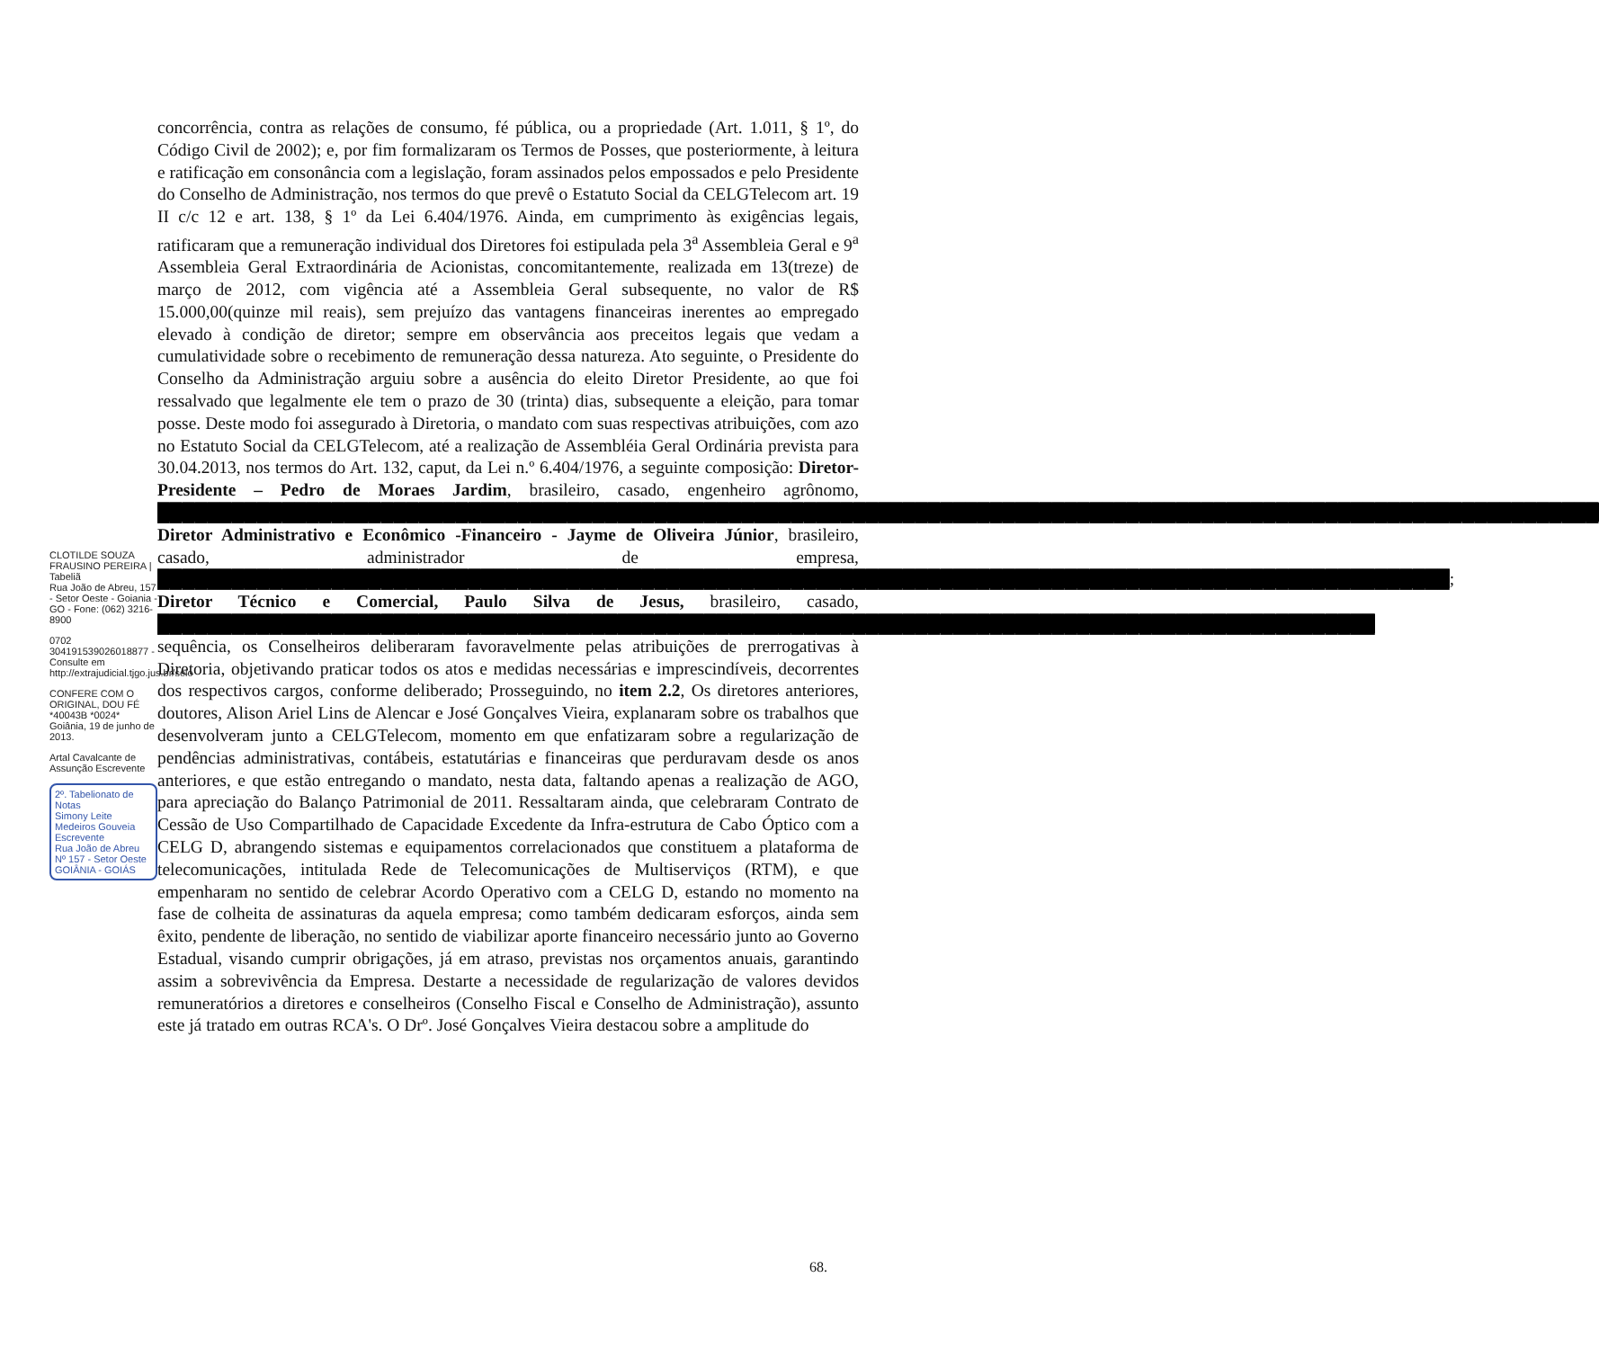concorrência, contra as relações de consumo, fé pública, ou a propriedade (Art. 1.011, § 1º, do Código Civil de 2002); e, por fim formalizaram os Termos de Posses, que posteriormente, à leitura e ratificação em consonância com a legislação, foram assinados pelos empossados e pelo Presidente do Conselho de Administração, nos termos do que prevê o Estatuto Social da CELGTelecom art. 19 II c/c 12 e art. 138, § 1º da Lei 6.404/1976. Ainda, em cumprimento às exigências legais, ratificaram que a remuneração individual dos Diretores foi estipulada pela 3<sup>a</sup> Assembleia Geral e 9<sup>a</sup> Assembleia Geral Extraordinária de Acionistas, concomitantemente, realizada em 13(treze) de março de 2012, com vigência até a Assembleia Geral subsequente, no valor de R$ 15.000,00(quinze mil reais), sem prejuízo das vantagens financeiras inerentes ao empregado elevado à condição de diretor; sempre em observância aos preceitos legais que vedam a cumulatividade sobre o recebimento de remuneração dessa natureza. Ato seguinte, o Presidente do Conselho da Administração arguiu sobre a ausência do eleito Diretor Presidente, ao que foi ressalvado que legalmente ele tem o prazo de 30 (trinta) dias, subsequente a eleição, para tomar posse. Deste modo foi assegurado à Diretoria, o mandato com suas respectivas atribuições, com azo no Estatuto Social da CELGTelecom, até a realização de Assembléia Geral Ordinária prevista para 30.04.2013, nos termos do Art. 132, caput, da Lei n.º 6.404/1976, a seguinte composição: Diretor-Presidente – Pedro de Moraes Jardim, brasileiro, casado, engenheiro agrônomo, ████████████████████████████████████████████████████████████████████████████████████████████████████████████████████ Diretor Administrativo e Econômico -Financeiro - Jayme de Oliveira Júnior, brasileiro, casado, administrador de empresa, ████████████████████████████████████████████████████████████████████████████████████████████████████████; Diretor Técnico e Comercial, Paulo Silva de Jesus, brasileiro, casado, ██████████████████████████████████████████████████████████████████████████████████████████████████ sequência, os Conselheiros deliberaram favoravelmente pelas atribuições de prerrogativas à Diretoria, objetivando praticar todos os atos e medidas necessárias e imprescindíveis, decorrentes dos respectivos cargos, conforme deliberado; Prosseguindo, no item 2.2, Os diretores anteriores, doutores, Alison Ariel Lins de Alencar e José Gonçalves Vieira, explanaram sobre os trabalhos que desenvolveram junto a CELGTelecom, momento em que enfatizaram sobre a regularização de pendências administrativas, contábeis, estatutárias e financeiras que perduravam desde os anos anteriores, e que estão entregando o mandato, nesta data, faltando apenas a realização de AGO, para apreciação do Balanço Patrimonial de 2011. Ressaltaram ainda, que celebraram Contrato de Cessão de Uso Compartilhado de Capacidade Excedente da Infra-estrutura de Cabo Óptico com a CELG D, abrangendo sistemas e equipamentos correlacionados que constituem a plataforma de telecomunicações, intitulada Rede de Telecomunicações de Multiserviços (RTM), e que empenharam no sentido de celebrar Acordo Operativo com a CELG D, estando no momento na fase de colheita de assinaturas da aquela empresa; como também dedicaram esforços, ainda sem êxito, pendente de liberação, no sentido de viabilizar aporte financeiro necessário junto ao Governo Estadual, visando cumprir obrigações, já em atraso, previstas nos orçamentos anuais, garantindo assim a sobrevivência da Empresa. Destarte a necessidade de regularização de valores devidos remuneratórios a diretores e conselheiros (Conselho Fiscal e Conselho de Administração), assunto este já tratado em outras RCA's. O Drº. José Gonçalves Vieira destacou sobre a amplitude do
CLOTILDE SOUZA FRAUSINO PEREIRA | Tabeliã
Rua João de Abreu, 157 - Setor Oeste - Goiania - GO - Fone: (062) 3216-8900
0702 304191539026018877 - Consulte em http://extrajudicial.tjgo.jus.br/selo
CONFERE COM O ORIGINAL, DOU FÉ *40043B *0024*
Goiânia, 19 de junho de 2013.
Artal Cavalcante de Assunção Escrevente
2º. Tabelionato de Notas
Simony Leite Medeiros Gouveia
Escrevente
Rua João de Abreu Nº 157 - Setor Oeste
GOIÂNIA - GOIÁS
68.